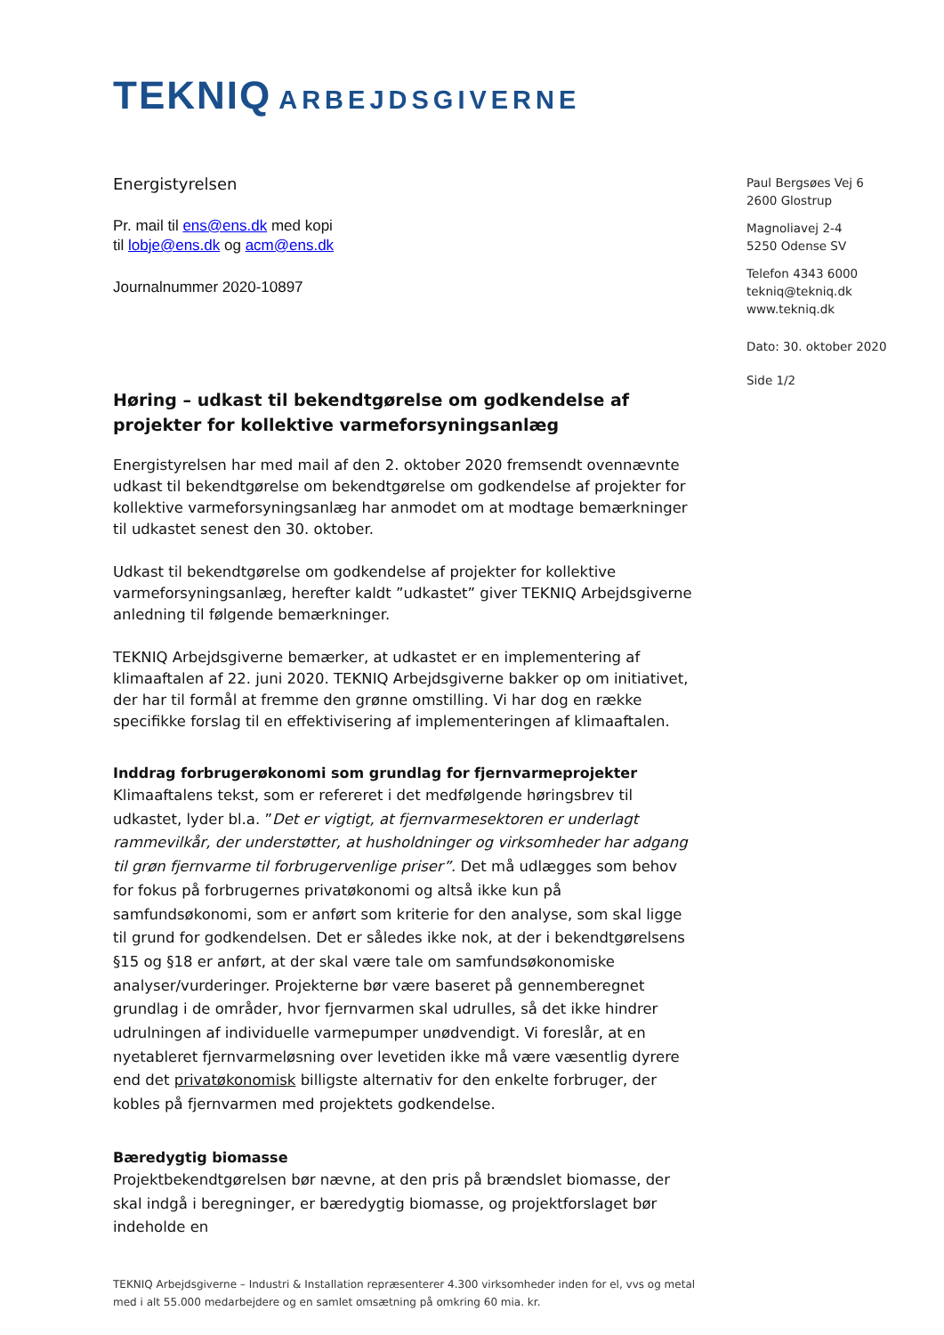TEKNIQ ARBEJDSGIVERNE
Energistyrelsen
Pr. mail til ens@ens.dk med kopi
til lobje@ens.dk og acm@ens.dk
Journalnummer 2020-10897
Høring – udkast til bekendtgørelse om godkendelse af projekter for kollektive varmeforsyningsanlæg
Energistyrelsen har med mail af den 2. oktober 2020 fremsendt ovennævnte udkast til bekendtgørelse om bekendtgørelse om godkendelse af projekter for kollektive varmeforsyningsanlæg har anmodet om at modtage bemærkninger til udkastet senest den 30. oktober.
Udkast til bekendtgørelse om godkendelse af projekter for kollektive varmeforsyningsanlæg, herefter kaldt ”udkastet” giver TEKNIQ Arbejdsgiverne anledning til følgende bemærkninger.
TEKNIQ Arbejdsgiverne bemærker, at udkastet er en implementering af klimaaftalen af 22. juni 2020. TEKNIQ Arbejdsgiverne bakker op om initiativet, der har til formål at fremme den grønne omstilling. Vi har dog en række specifikke forslag til en effektivisering af implementeringen af klimaaftalen.
Inddrag forbrugerøkonomi som grundlag for fjernvarmeprojekter
Klimaaftalens tekst, som er refereret i det medfølgende høringsbrev til udkastet, lyder bl.a. ”Det er vigtigt, at fjernvarmesektoren er underlagt rammevilkår, der understøtter, at husholdninger og virksomheder har adgang til grøn fjernvarme til forbrugervenlige priser”. Det må udlægges som behov for fokus på forbrugernes privatøkonomi og altså ikke kun på samfundsøkonomi, som er anført som kriterie for den analyse, som skal ligge til grund for godkendelsen. Det er således ikke nok, at der i bekendtgørelsens §15 og §18 er anført, at der skal være tale om samfundsøkonomiske analyser/vurderinger. Projekterne bør være baseret på gennemberegnet grundlag i de områder, hvor fjernvarmen skal udrulles, så det ikke hindrer udrulningen af individuelle varmepumper unødvendigt. Vi foreslår, at en nyetableret fjernvarmeløsning over levetiden ikke må være væsentlig dyrere end det privatøkonomisk billigste alternativ for den enkelte forbruger, der kobles på fjernvarmen med projektets godkendelse.
Bæredygtig biomasse
Projektbekendtgørelsen bør nævne, at den pris på brændslet biomasse, der skal indgå i beregninger, er bæredygtig biomasse, og projektforslaget bør indeholde en
Paul Bergsøes Vej 6
2600 Glostrup
Magnoliavej 2-4
5250 Odense SV
Telefon 4343 6000
tekniq@tekniq.dk
www.tekniq.dk
Dato: 30. oktober 2020
Side 1/2
TEKNIQ Arbejdsgiverne – Industri & Installation repræsenterer 4.300 virksomheder inden for el, vvs og metal
med i alt 55.000 medarbejdere og en samlet omsætning på omkring 60 mia. kr.